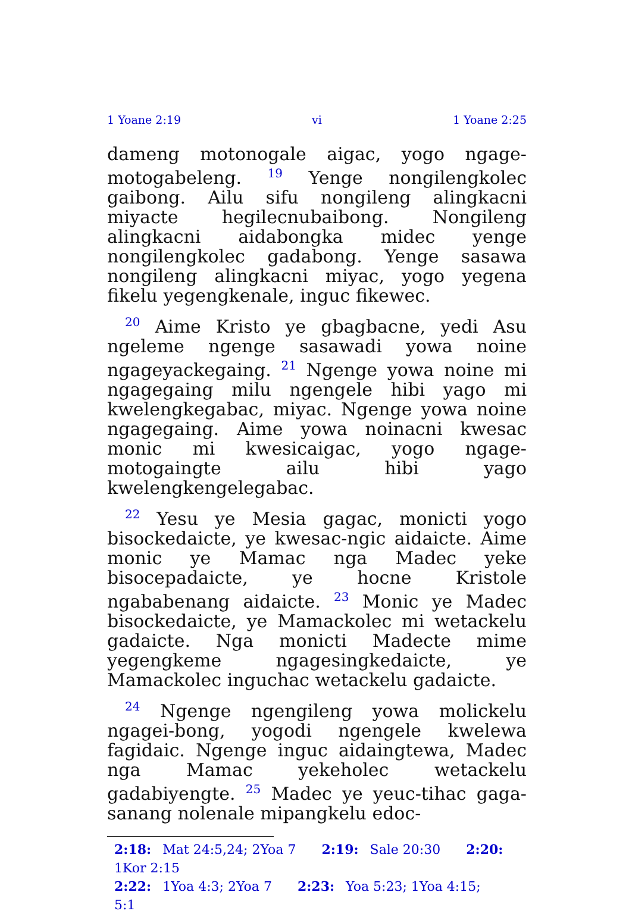1 Yoane 2:19 vi 1 Yoane 2:25
dameng motonogale aigac, yogo ngage-motogabeleng. <sup>19</sup> Yenge nongilengkolec gaibong. Ailu sifu nongileng alingkacni miyacte hegilecnubaibong. Nongileng alingkacni aidabongka midec yenge nongilengkolec gadabong. Yenge sasawa nongileng alingkacni miyac, yogo yegena fikelu yegengkenale, inguc fikewec.
<sup>20</sup> Aime Kristo ye gbagbacne, yedi Asu ngeleme ngenge sasawadi yowa noine ngageyackegaing. <sup>21</sup> Ngenge yowa noine mi ngagegaing milu ngengele hibi yago mi kwelengkegabac, miyac. Ngenge yowa noine ngagegaing. Aime yowa noinacni kwesac monic mi kwesicaigac, yogo ngage-motogaingte ailu hibi yago kwelengkengelegabac.
<sup>22</sup> Yesu ye Mesia gagac, monicti yogo bisockedaicte, ye kwesac-ngic aidaicte. Aime monic ye Mamac nga Madec yeke bisocepadaicte, ye hocne Kristole ngababenang aidaicte. <sup>23</sup> Monic ye Madec bisockedaicte, ye Mamackolec mi wetackelu gadaicte. Nga monicti Madecte mime yegengkeme ngagesingkedaicte, ye Mamackolec inguchac wetackelu gadaicte.
<sup>24</sup> Ngenge ngengileng yowa molickelu ngagei-bong, yogodi ngengele kwelewa fagidaic. Ngenge inguc aidaingtewa, Madec nga Mamac yekeholec wetackelu gadabiyengte. <sup>25</sup> Madec ye yeuc-tihac gaga-sanang nolenale mipangkelu edoc-
2:18: Mat 24:5,24; 2Yoa 7 2:19: Sale 20:30 2:20: 1Kor 2:15
2:22: 1Yoa 4:3; 2Yoa 7 2:23: Yoa 5:23; 1Yoa 4:15; 5:1